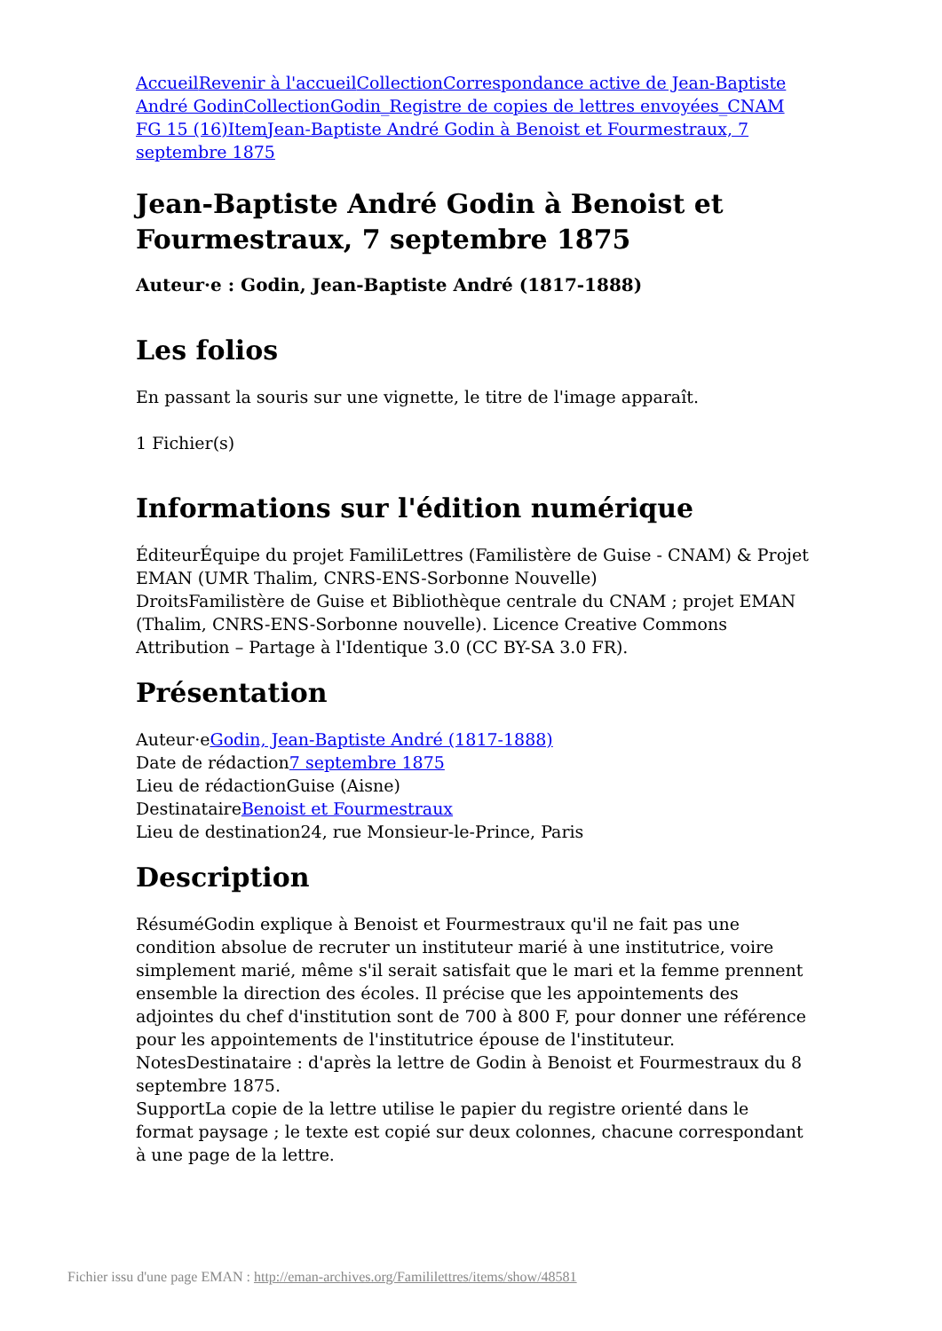Accueil Revenir à l'accueil Collection Correspondance active de Jean-Baptiste André Godin Collection Godin_Registre de copies de lettres envoyées_CNAM FG 15 (16) Item Jean-Baptiste André Godin à Benoist et Fourmestraux, 7 septembre 1875
Jean-Baptiste André Godin à Benoist et Fourmestraux, 7 septembre 1875
Auteur·e : Godin, Jean-Baptiste André (1817-1888)
Les folios
En passant la souris sur une vignette, le titre de l'image apparaît.
1 Fichier(s)
Informations sur l'édition numérique
ÉditeurÉquipe du projet FamiliLettres (Familistère de Guise - CNAM) & Projet EMAN (UMR Thalim, CNRS-ENS-Sorbonne Nouvelle)
DroitsFamilistère de Guise et Bibliothèque centrale du CNAM ; projet EMAN (Thalim, CNRS-ENS-Sorbonne nouvelle). Licence Creative Commons Attribution – Partage à l'Identique 3.0 (CC BY-SA 3.0 FR).
Présentation
Auteur·eGodin, Jean-Baptiste André (1817-1888)
Date de rédaction7 septembre 1875
Lieu de rédactionGuise (Aisne)
DestinataireBenoist et Fourmestraux
Lieu de destination24, rue Monsieur-le-Prince, Paris
Description
RésuméGodin explique à Benoist et Fourmestraux qu'il ne fait pas une condition absolue de recruter un instituteur marié à une institutrice, voire simplement marié, même s'il serait satisfait que le mari et la femme prennent ensemble la direction des écoles. Il précise que les appointements des adjointes du chef d'institution sont de 700 à 800 F, pour donner une référence pour les appointements de l'institutrice épouse de l'instituteur.
NotesDestinataire : d'après la lettre de Godin à Benoist et Fourmestraux du 8 septembre 1875.
SupportLa copie de la lettre utilise le papier du registre orienté dans le format paysage ; le texte est copié sur deux colonnes, chacune correspondant à une page de la lettre.
Fichier issu d'une page EMAN : http://eman-archives.org/Famililettres/items/show/48581